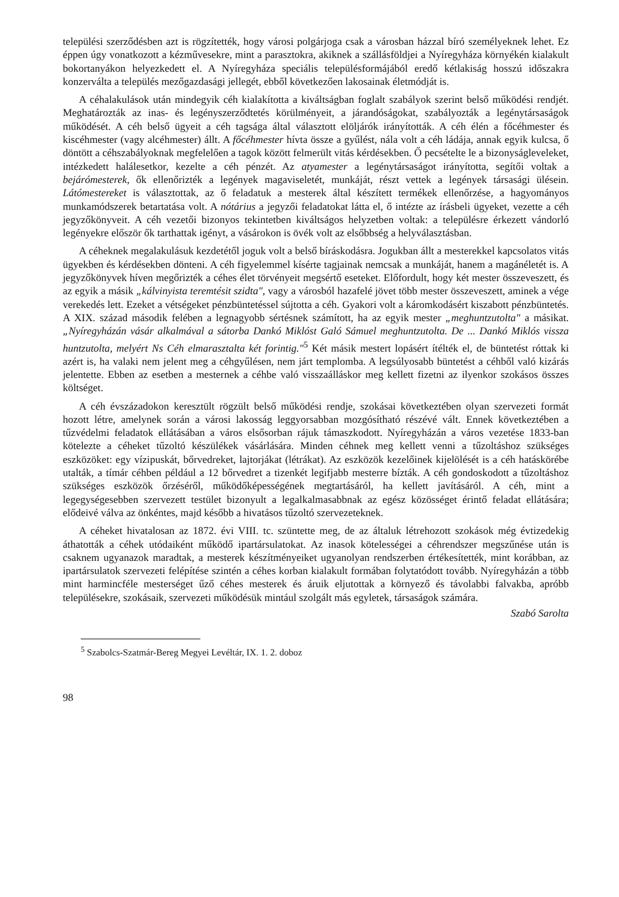települési szerződésben azt is rögzítették, hogy városi polgárjoga csak a városban házzal bíró személyeknek lehet. Ez éppen úgy vonatkozott a kézművesekre, mint a parasztokra, akiknek a szállásföldjei a Nyíregyháza környékén kialakult bokortanyákon helyezkedett el. A Nyíregyháza speciális településformájából eredő kétlakiság hosszú időszakra konzerválta a település mezőgazdasági jellegét, ebből következően lakosainak életmódját is.
A céhalakulások után mindegyik céh kialakította a kiváltságban foglalt szabályok szerint belső működési rendjét. Meghatározták az inas- és legényszerződtetés körülményeit, a járandóságokat, szabályozták a legénytársaságok működését. A céh belső ügyeit a céh tagsága által választott elöljárók irányították. A céh élén a főcéhmester és kiscéhmester (vagy alcéhmester) állt. A főcéhmester hívta össze a gyűlést, nála volt a céh ládája, annak egyik kulcsa, ő döntött a céhszabályoknak megfelelően a tagok között felmerült vitás kérdésekben. Ő pecsételte le a bizonyságleveleket, intézkedett halálesetkor, kezelte a céh pénzét. Az atyamester a legénytársaságot irányította, segítői voltak a bejárómesterek, ők ellenőrizték a legények magaviseletét, munkáját, részt vettek a legények társasági ülésein. Látómestereket is választottak, az ő feladatuk a mesterek által készített termékek ellenőrzése, a hagyományos munkamódszerek betartatása volt. A nótárius a jegyzői feladatokat látta el, ő intézte az írásbeli ügyeket, vezette a céh jegyzőkönyveit. A céh vezetői bizonyos tekintetben kiváltságos helyzetben voltak: a településre érkezett vándorló legényekre először ők tarthattak igényt, a vásárokon is övék volt az elsőbbség a helyválasztásban.
A céheknek megalakulásuk kezdetétől joguk volt a belső bíráskodásra. Jogukban állt a mesterekkel kapcsolatos vitás ügyekben és kérdésekben dönteni. A céh figyelemmel kísérte tagjainak nemcsak a munkáját, hanem a magánéletét is. A jegyzőkönyvek híven megőrizték a céhes élet törvényeit megsértő eseteket. Előfordult, hogy két mester összeveszett, és az egyik a másik „kálvinyista teremtésit szidta", vagy a városból hazafelé jövet több mester összeveszett, aminek a vége verekedés lett. Ezeket a vétségeket pénzbüntetéssel sújtotta a céh. Gyakori volt a káromkodásért kiszabott pénzbüntetés. A XIX. század második felében a legnagyobb sértésnek számított, ha az egyik mester „meghuntzutolta" a másikat. „Nyíregyházán vásár alkalmával a sátorba Dankó Miklóst Galó Sámuel meghuntzutolta. De ... Dankó Miklós vissza huntzutolta, melyért Ns Céh elmarasztalta két forintig."<sup>5</sup> Két másik mestert lopásért ítélték el, de büntetést róttak ki azért is, ha valaki nem jelent meg a céhgyűlésen, nem járt templomba. A legsúlyosabb büntetést a céhből való kizárás jelentette. Ebben az esetben a mesternek a céhbe való visszaálláskor meg kellett fizetni az ilyenkor szokásos összes költséget.
A céh évszázadokon keresztült rögzült belső működési rendje, szokásai következtében olyan szervezeti formát hozott létre, amelynek során a városi lakosság leggyorsabban mozgósítható részévé vált. Ennek következtében a tűzvédelmi feladatok ellátásában a város elsősorban rájuk támaszkodott. Nyíregyházán a város vezetése 1833-ban kötelezte a céheket tűzoltó készülékek vásárlására. Minden céhnek meg kellett venni a tűzoltáshoz szükséges eszközöket: egy vízipuskát, bőrvedreket, lajtorjákat (létrákat). Az eszközök kezelőinek kijelölését is a céh hatáskörébe utalták, a tímár céhben például a 12 bőrvedret a tizenkét legifjabb mesterre bízták. A céh gondoskodott a tűzoltáshoz szükséges eszközök őrzéséről, működőképességének megtartásáról, ha kellett javításáról. A céh, mint a legegységesebben szervezett testület bizonyult a legalkalmasabbnak az egész közösséget érintő feladat ellátására; elődeivé válva az önkéntes, majd később a hivatásos tűzoltó szervezeteknek.
A céheket hivatalosan az 1872. évi VIII. tc. szüntette meg, de az általuk létrehozott szokások még évtizedekig áthatották a céhek utódaiként működő ipartársulatokat. Az inasok kötelességei a céhrendszer megszűnése után is csaknem ugyanazok maradtak, a mesterek készítményeiket ugyanolyan rendszerben értékesítették, mint korábban, az ipartársulatok szervezeti felépítése szintén a céhes korban kialakult formában folytatódott tovább. Nyíregyházán a több mint harmincféle mesterséget űző céhes mesterek és áruik eljutottak a környező és távolabbi falvakba, apróbb településekre, szokásaik, szervezeti működésük mintául szolgált más egyletek, társaságok számára.
Szabó Sarolta
<sup>5</sup> Szabolcs-Szatmár-Bereg Megyei Levéltár, IX. 1. 2. doboz
98